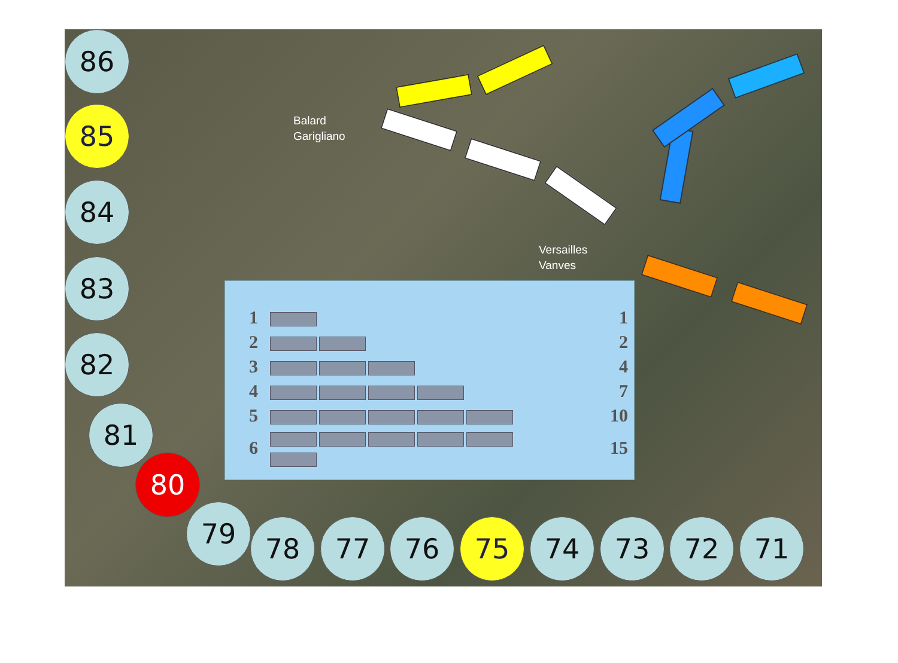Balard
Garigliano
Versailles
Vanves
86
85
84
83
82
81
80
79 78 77 76 75 74 73 72 71
| 1 | | 1 |
| 2 | | 2 |
| 3 | | 4 |
| 4 | | 7 |
| 5 | | 10 |
| 6 | | 15 |